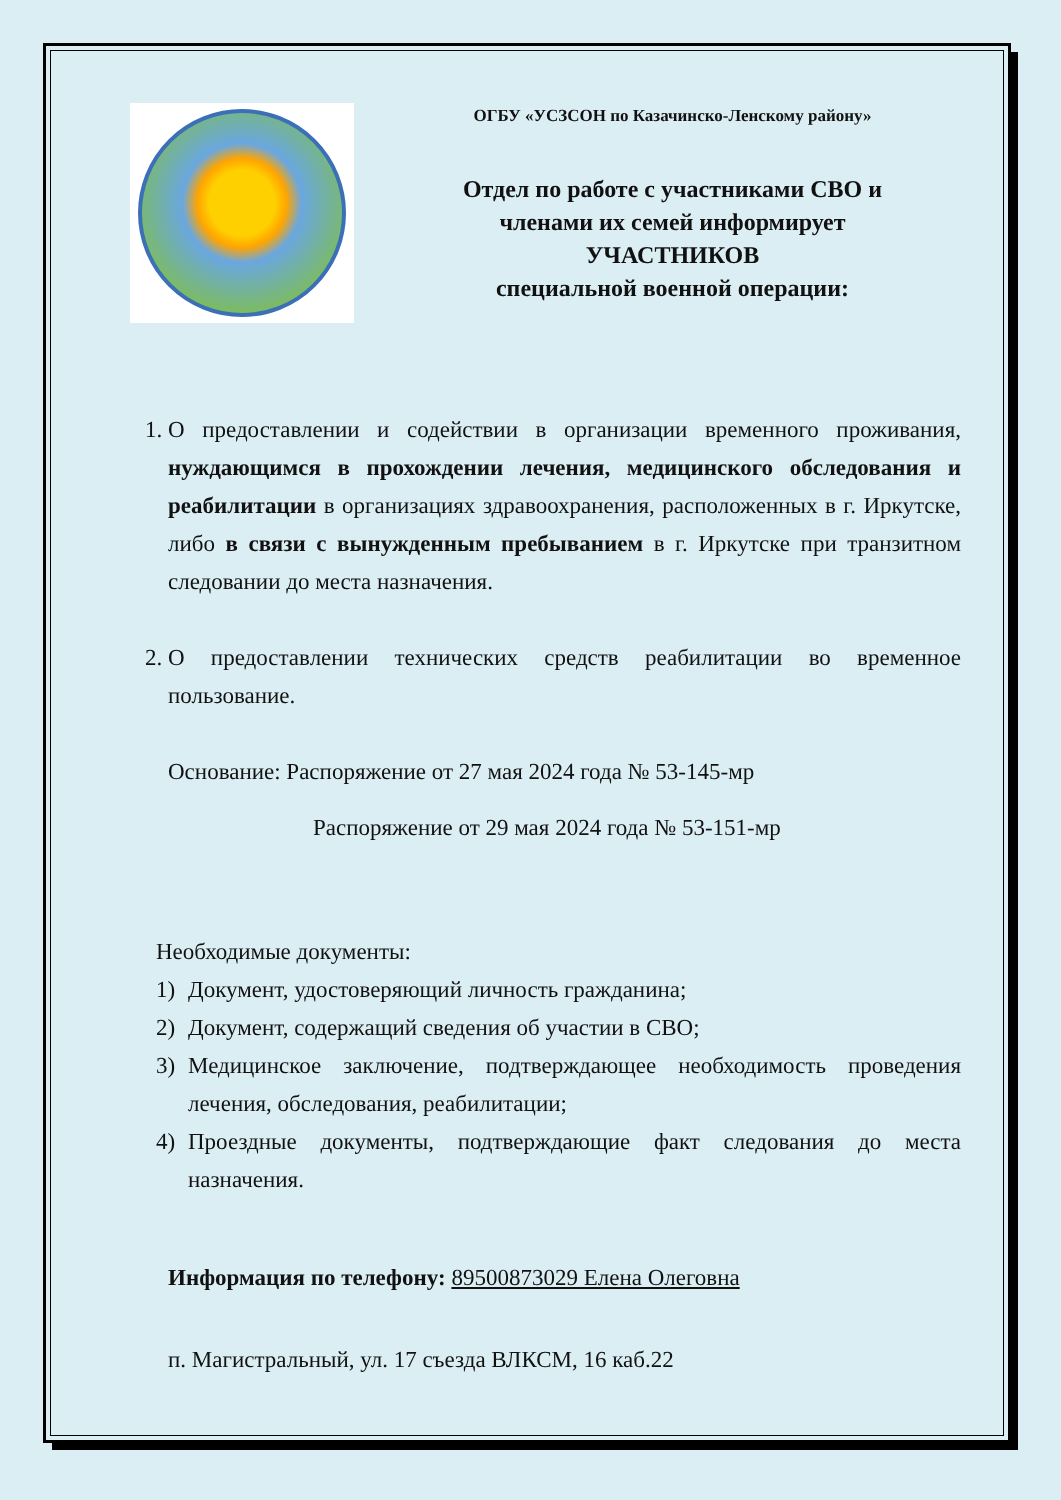ОГБУ «УСЗСОН по Казачинско-Ленскому району»
Отдел по работе с участниками СВО и
членами их семей информирует
УЧАСТНИКОВ
специальной военной операции:
1. О предоставлении и содействии в организации временного проживания, нуждающимся в прохождении лечения, медицинского обследования и реабилитации в организациях здравоохранения, расположенных в г. Иркутске, либо в связи с вынужденным пребыванием в г. Иркутске при транзитном следовании до места назначения.
2. О предоставлении технических средств реабилитации во временное пользование.
Основание: Распоряжение от 27 мая 2024 года № 53-145-мр
Распоряжение от 29 мая 2024 года № 53-151-мр
Необходимые документы:
1) Документ, удостоверяющий личность гражданина;
2) Документ, содержащий сведения об участии в СВО;
3) Медицинское заключение, подтверждающее необходимость проведения лечения, обследования, реабилитации;
4) Проездные документы, подтверждающие факт следования до места назначения.
Информация по телефону: 89500873029 Елена Олеговна
п. Магистральный, ул. 17 съезда ВЛКСМ, 16 каб.22